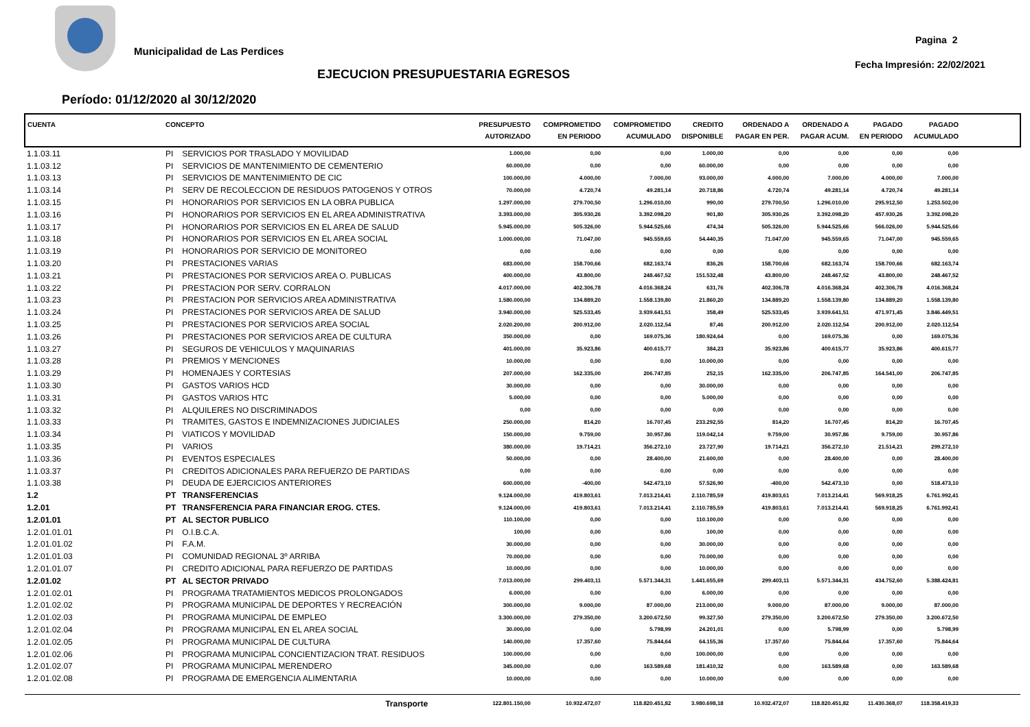Municipalidad de Las Perdices
Pagina 2
Fecha Impresión: 22/02/2021
EJECUCION PRESUPUESTARIA EGRESOS
Período: 01/12/2020 al 30/12/2020
| CUENTA | CONCEPTO | | PRESUPUESTO AUTORIZADO | COMPROMETIDO EN PERIODO | COMPROMETIDO ACUMULADO | CREDITO DISPONIBLE | ORDENADO A PAGAR EN PER. | ORDENADO A PAGAR ACUM. | PAGADO EN PERIODO | PAGADO ACUMULADO | |
| --- | --- | --- | --- | --- | --- | --- | --- | --- | --- | --- | --- |
| 1.1.03.11 | PI | SERVICIOS POR TRASLADO Y MOVILIDAD | 1.000,00 | 0,00 | 0,00 | 1.000,00 | 0,00 | 0,00 | 0,00 | 0,00 | |
| 1.1.03.12 | PI | SERVICIOS DE MANTENIMIENTO DE CEMENTERIO | 60.000,00 | 0,00 | 0,00 | 60.000,00 | 0,00 | 0,00 | 0,00 | 0,00 | |
| 1.1.03.13 | PI | SERVICIOS DE MANTENIMIENTO DE CIC | 100.000,00 | 4.000,00 | 7.000,00 | 93.000,00 | 4.000,00 | 7.000,00 | 4.000,00 | 7.000,00 | |
| 1.1.03.14 | PI | SERV DE RECOLECCION DE RESIDUOS PATOGENOS Y OTROS | 70.000,00 | 4.720,74 | 49.281,14 | 20.718,86 | 4.720,74 | 49.281,14 | 4.720,74 | 49.281,14 | |
| 1.1.03.15 | PI | HONORARIOS POR SERVICIOS EN LA OBRA PUBLICA | 1.297.000,00 | 279.700,50 | 1.296.010,00 | 990,00 | 279.700,50 | 1.296.010,00 | 295.912,50 | 1.253.502,00 | |
| 1.1.03.16 | PI | HONORARIOS POR SERVICIOS EN EL AREA ADMINISTRATIVA | 3.393.000,00 | 305.930,26 | 3.392.098,20 | 901,80 | 305.930,26 | 3.392.098,20 | 457.930,26 | 3.392.098,20 | |
| 1.1.03.17 | PI | HONORARIOS POR SERVICIOS EN EL AREA DE SALUD | 5.945.000,00 | 505.326,00 | 5.944.525,66 | 474,34 | 505.326,00 | 5.944.525,66 | 566.026,00 | 5.944.525,66 | |
| 1.1.03.18 | PI | HONORARIOS POR SERVICIOS EN EL AREA SOCIAL | 1.000.000,00 | 71.047,00 | 945.559,65 | 54.440,35 | 71.047,00 | 945.559,65 | 71.047,00 | 945.559,65 | |
| 1.1.03.19 | PI | HONORARIOS POR SERVICIO DE MONITOREO | 0,00 | 0,00 | 0,00 | 0,00 | 0,00 | 0,00 | 0,00 | 0,00 | |
| 1.1.03.20 | PI | PRESTACIONES VARIAS | 683.000,00 | 158.700,66 | 682.163,74 | 836,26 | 158.700,66 | 682.163,74 | 158.700,66 | 682.163,74 | |
| 1.1.03.21 | PI | PRESTACIONES POR SERVICIOS AREA O. PUBLICAS | 400.000,00 | 43.800,00 | 248.467,52 | 151.532,48 | 43.800,00 | 248.467,52 | 43.800,00 | 248.467,52 | |
| 1.1.03.22 | PI | PRESTACION POR SERV. CORRALON | 4.017.000,00 | 402.306,78 | 4.016.368,24 | 631,76 | 402.306,78 | 4.016.368,24 | 402.306,78 | 4.016.368,24 | |
| 1.1.03.23 | PI | PRESTACION POR SERVICIOS AREA ADMINISTRATIVA | 1.580.000,00 | 134.889,20 | 1.558.139,80 | 21.860,20 | 134.889,20 | 1.558.139,80 | 134.889,20 | 1.558.139,80 | |
| 1.1.03.24 | PI | PRESTACIONES POR SERVICIOS AREA DE SALUD | 3.940.000,00 | 525.533,45 | 3.939.641,51 | 358,49 | 525.533,45 | 3.939.641,51 | 471.971,45 | 3.846.449,51 | |
| 1.1.03.25 | PI | PRESTACIONES POR SERVICIOS AREA SOCIAL | 2.020.200,00 | 200.912,00 | 2.020.112,54 | 87,46 | 200.912,00 | 2.020.112,54 | 200.912,00 | 2.020.112,54 | |
| 1.1.03.26 | PI | PRESTACIONES POR SERVICIOS AREA DE CULTURA | 350.000,00 | 0,00 | 169.075,36 | 180.924,64 | 0,00 | 169.075,36 | 0,00 | 169.075,36 | |
| 1.1.03.27 | PI | SEGUROS DE VEHICULOS Y MAQUINARIAS | 401.000,00 | 35.923,86 | 400.615,77 | 384,23 | 35.923,86 | 400.615,77 | 35.923,86 | 400.615,77 | |
| 1.1.03.28 | PI | PREMIOS Y MENCIONES | 10.000,00 | 0,00 | 0,00 | 10.000,00 | 0,00 | 0,00 | 0,00 | 0,00 | |
| 1.1.03.29 | PI | HOMENAJES Y CORTESIAS | 207.000,00 | 162.335,00 | 206.747,85 | 252,15 | 162.335,00 | 206.747,85 | 164.541,00 | 206.747,85 | |
| 1.1.03.30 | PI | GASTOS VARIOS HCD | 30.000,00 | 0,00 | 0,00 | 30.000,00 | 0,00 | 0,00 | 0,00 | 0,00 | |
| 1.1.03.31 | PI | GASTOS VARIOS HTC | 5.000,00 | 0,00 | 0,00 | 5.000,00 | 0,00 | 0,00 | 0,00 | 0,00 | |
| 1.1.03.32 | PI | ALQUILERES NO DISCRIMINADOS | 0,00 | 0,00 | 0,00 | 0,00 | 0,00 | 0,00 | 0,00 | 0,00 | |
| 1.1.03.33 | PI | TRAMITES, GASTOS E INDEMNIZACIONES JUDICIALES | 250.000,00 | 814,20 | 16.707,45 | 233.292,55 | 814,20 | 16.707,45 | 814,20 | 16.707,45 | |
| 1.1.03.34 | PI | VIATICOS Y MOVILIDAD | 150.000,00 | 9.759,00 | 30.957,86 | 119.042,14 | 9.759,00 | 30.957,86 | 9.759,00 | 30.957,86 | |
| 1.1.03.35 | PI | VARIOS | 380.000,00 | 19.714,21 | 356.272,10 | 23.727,90 | 19.714,21 | 356.272,10 | 21.514,21 | 299.272,10 | |
| 1.1.03.36 | PI | EVENTOS ESPECIALES | 50.000,00 | 0,00 | 28.400,00 | 21.600,00 | 0,00 | 28.400,00 | 0,00 | 28.400,00 | |
| 1.1.03.37 | PI | CREDITOS ADICIONALES PARA REFUERZO DE PARTIDAS | 0,00 | 0,00 | 0,00 | 0,00 | 0,00 | 0,00 | 0,00 | 0,00 | |
| 1.1.03.38 | PI | DEUDA DE EJERCICIOS ANTERIORES | 600.000,00 | -400,00 | 542.473,10 | 57.526,90 | -400,00 | 542.473,10 | 0,00 | 518.473,10 | |
| 1.2 | PT | TRANSFERENCIAS | 9.124.000,00 | 419.803,61 | 7.013.214,41 | 2.110.785,59 | 419.803,61 | 7.013.214,41 | 569.918,25 | 6.761.992,41 | |
| 1.2.01 | PT | TRANSFERENCIA PARA FINANCIAR EROG. CTES. | 9.124.000,00 | 419.803,61 | 7.013.214,41 | 2.110.785,59 | 419.803,61 | 7.013.214,41 | 569.918,25 | 6.761.992,41 | |
| 1.2.01.01 | PT | AL SECTOR PUBLICO | 110.100,00 | 0,00 | 0,00 | 110.100,00 | 0,00 | 0,00 | 0,00 | 0,00 | |
| 1.2.01.01.01 | PI | O.I.B.C.A. | 100,00 | 0,00 | 0,00 | 100,00 | 0,00 | 0,00 | 0,00 | 0,00 | |
| 1.2.01.01.02 | PI | F.A.M. | 30.000,00 | 0,00 | 0,00 | 30.000,00 | 0,00 | 0,00 | 0,00 | 0,00 | |
| 1.2.01.01.03 | PI | COMUNIDAD REGIONAL 3º ARRIBA | 70.000,00 | 0,00 | 0,00 | 70.000,00 | 0,00 | 0,00 | 0,00 | 0,00 | |
| 1.2.01.01.07 | PI | CREDITO ADICIONAL PARA REFUERZO DE PARTIDAS | 10.000,00 | 0,00 | 0,00 | 10.000,00 | 0,00 | 0,00 | 0,00 | 0,00 | |
| 1.2.01.02 | PT | AL SECTOR PRIVADO | 7.013.000,00 | 299.403,11 | 5.571.344,31 | 1.441.655,69 | 299.403,11 | 5.571.344,31 | 434.752,60 | 5.388.424,81 | |
| 1.2.01.02.01 | PI | PROGRAMA TRATAMIENTOS MEDICOS PROLONGADOS | 6.000,00 | 0,00 | 0,00 | 6.000,00 | 0,00 | 0,00 | 0,00 | 0,00 | |
| 1.2.01.02.02 | PI | PROGRAMA MUNICIPAL DE DEPORTES Y RECREACIÓN | 300.000,00 | 9.000,00 | 87.000,00 | 213.000,00 | 9.000,00 | 87.000,00 | 9.000,00 | 87.000,00 | |
| 1.2.01.02.03 | PI | PROGRAMA MUNICIPAL DE EMPLEO | 3.300.000,00 | 279.350,00 | 3.200.672,50 | 99.327,50 | 279.350,00 | 3.200.672,50 | 279.350,00 | 3.200.672,50 | |
| 1.2.01.02.04 | PI | PROGRAMA MUNICIPAL EN EL AREA SOCIAL | 30.000,00 | 0,00 | 5.798,99 | 24.201,01 | 0,00 | 5.798,99 | 0,00 | 5.798,99 | |
| 1.2.01.02.05 | PI | PROGRAMA MUNICIPAL DE CULTURA | 140.000,00 | 17.357,60 | 75.844,64 | 64.155,36 | 17.357,60 | 75.844,64 | 17.357,60 | 75.844,64 | |
| 1.2.01.02.06 | PI | PROGRAMA MUNICIPAL CONCIENTIZACION TRAT. RESIDUOS | 100.000,00 | 0,00 | 0,00 | 100.000,00 | 0,00 | 0,00 | 0,00 | 0,00 | |
| 1.2.01.02.07 | PI | PROGRAMA MUNICIPAL MERENDERO | 345.000,00 | 0,00 | 163.589,68 | 181.410,32 | 0,00 | 163.589,68 | 0,00 | 163.589,68 | |
| 1.2.01.02.08 | PI | PROGRAMA DE EMERGENCIA ALIMENTARIA | 10.000,00 | 0,00 | 0,00 | 10.000,00 | 0,00 | 0,00 | 0,00 | 0,00 | |
| | Transporte | | 122.801.150,00 | 10.932.472,07 | 118.820.451,82 | 3.980.698,18 | 10.932.472,07 | 118.820.451,82 | 11.430.368,07 | 118.358.419,33 | |